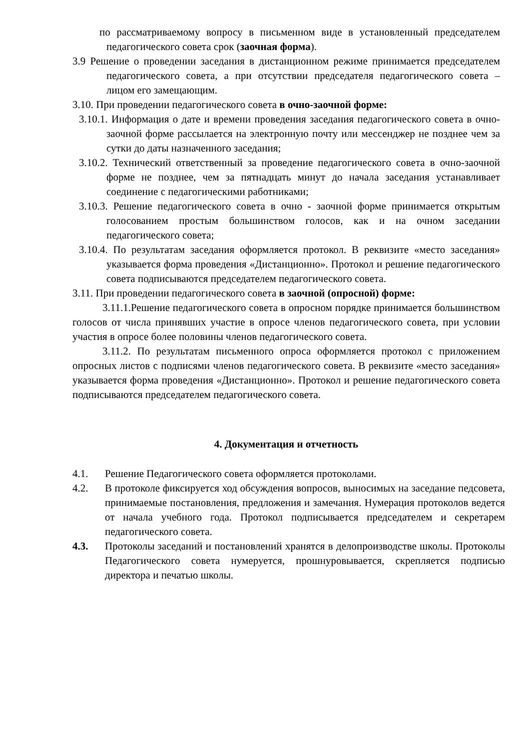по рассматриваемому вопросу в письменном виде в установленный председателем педагогического совета срок (заочная форма).
3.9 Решение о проведении заседания в дистанционном режиме принимается председателем педагогического совета, а при отсутствии председателя педагогического совета – лицом его замещающим.
3.10. При проведении педагогического совета в очно-заочной форме:
3.10.1. Информация о дате и времени проведения заседания педагогического совета в очно-заочной форме рассылается на электронную почту или мессенджер не позднее чем за сутки до даты назначенного заседания;
3.10.2. Технический ответственный за проведение педагогического совета в очно-заочной форме не позднее, чем за пятнадцать минут до начала заседания устанавливает соединение с педагогическими работниками;
3.10.3. Решение педагогического совета в очно - заочной форме принимается открытым голосованием простым большинством голосов, как и на очном заседании педагогического совета;
3.10.4. По результатам заседания оформляется протокол. В реквизите «место заседания» указывается форма проведения «Дистанционно». Протокол и решение педагогического совета подписываются председателем педагогического совета.
3.11. При проведении педагогического совета в заочной (опросной) форме:
3.11.1.Решение педагогического совета в опросном порядке принимается большинством голосов от числа принявших участие в опросе членов педагогического совета, при условии участия в опросе более половины членов педагогического совета.
3.11.2. По результатам письменного опроса оформляется протокол с приложением опросных листов с подписями членов педагогического совета. В реквизите «место заседания» указывается форма проведения «Дистанционно». Протокол и решение педагогического совета подписываются председателем педагогического совета.
4. Документация и отчетность
4.1. Решение Педагогического совета оформляется протоколами.
4.2. В протоколе фиксируется ход обсуждения вопросов, выносимых на заседание педсовета, принимаемые постановления, предложения и замечания. Нумерация протоколов ведется от начала учебного года. Протокол подписывается председателем и секретарем педагогического совета.
4.3. Протоколы заседаний и постановлений хранятся в делопроизводстве школы. Протоколы Педагогического совета нумеруется, прошнуровывается, скрепляется подписью директора и печатью школы.